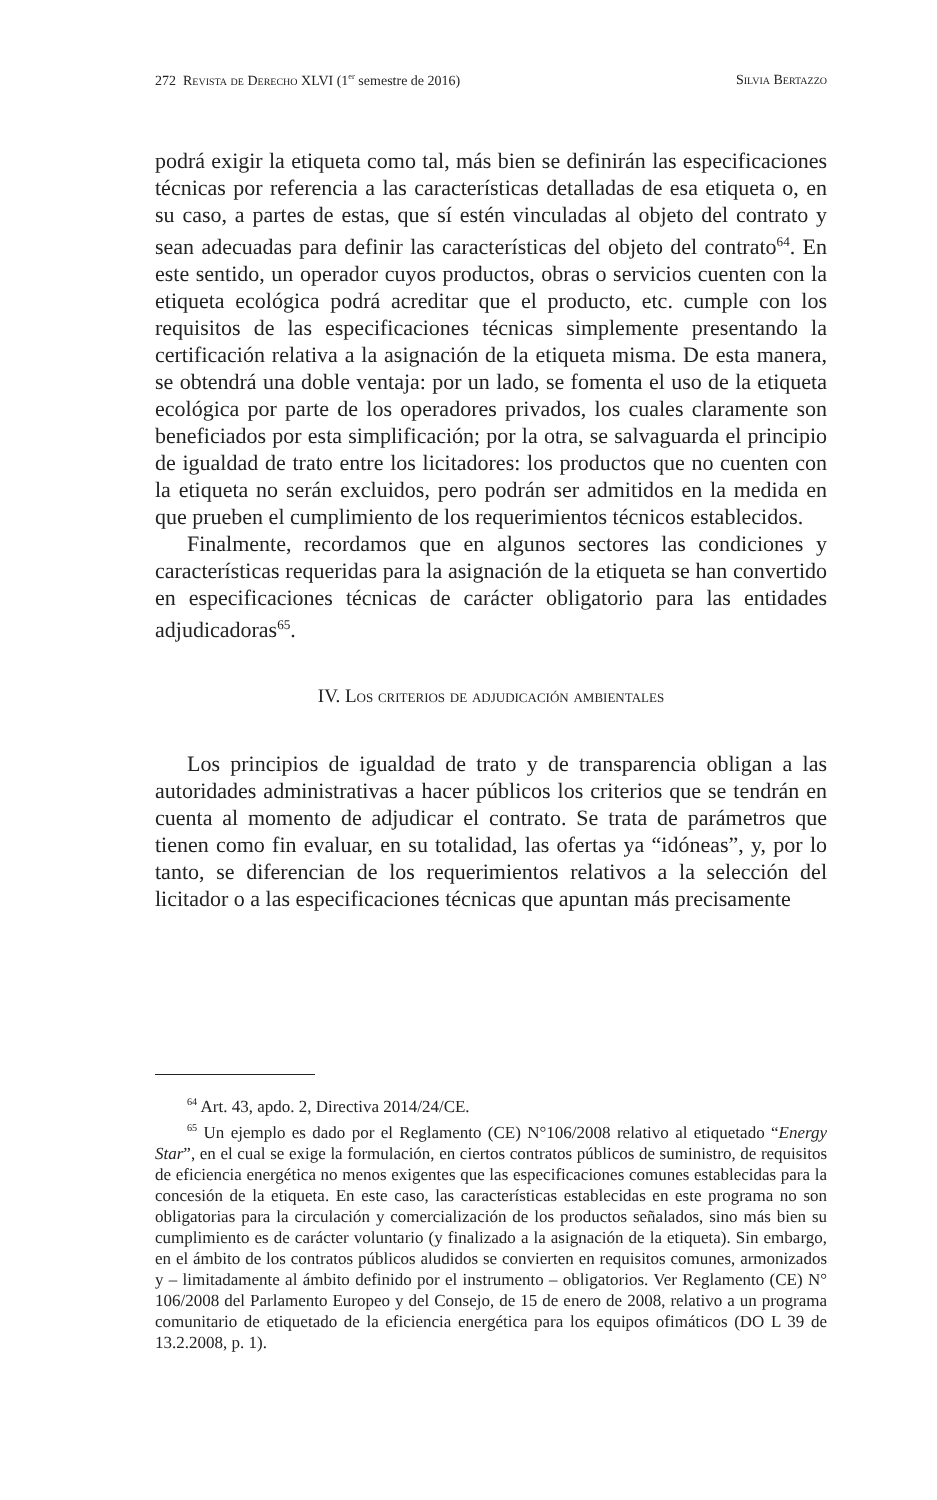272 Revista de Derecho XLVI (1<sup>er</sup> semestre de 2016) Silvia Bertazzo
podrá exigir la etiqueta como tal, más bien se definirán las especificaciones técnicas por referencia a las características detalladas de esa etiqueta o, en su caso, a partes de estas, que sí estén vinculadas al objeto del contrato y sean adecuadas para definir las características del objeto del contrato<sup>64</sup>. En este sentido, un operador cuyos productos, obras o servicios cuenten con la etiqueta ecológica podrá acreditar que el producto, etc. cumple con los requisitos de las especificaciones técnicas simplemente presentando la certificación relativa a la asignación de la etiqueta misma. De esta manera, se obtendrá una doble ventaja: por un lado, se fomenta el uso de la etiqueta ecológica por parte de los operadores privados, los cuales claramente son beneficiados por esta simplificación; por la otra, se salvaguarda el principio de igualdad de trato entre los licitadores: los productos que no cuenten con la etiqueta no serán excluidos, pero podrán ser admitidos en la medida en que prueben el cumplimiento de los requerimientos técnicos establecidos.
Finalmente, recordamos que en algunos sectores las condiciones y características requeridas para la asignación de la etiqueta se han convertido en especificaciones técnicas de carácter obligatorio para las entidades adjudicadoras<sup>65</sup>.
IV. Los criterios de adjudicación ambientales
Los principios de igualdad de trato y de transparencia obligan a las autoridades administrativas a hacer públicos los criterios que se tendrán en cuenta al momento de adjudicar el contrato. Se trata de parámetros que tienen como fin evaluar, en su totalidad, las ofertas ya “idóneas”, y, por lo tanto, se diferencian de los requerimientos relativos a la selección del licitador o a las especificaciones técnicas que apuntan más precisamente
<sup>64</sup> Art. 43, apdo. 2, Directiva 2014/24/CE.
<sup>65</sup> Un ejemplo es dado por el Reglamento (CE) N°106/2008 relativo al etiquetado “Energy Star”, en el cual se exige la formulación, en ciertos contratos públicos de suministro, de requisitos de eficiencia energética no menos exigentes que las especificaciones comunes establecidas para la concesión de la etiqueta. En este caso, las características establecidas en este programa no son obligatorias para la circulación y comercialización de los productos señalados, sino más bien su cumplimiento es de carácter voluntario (y finalizado a la asignación de la etiqueta). Sin embargo, en el ámbito de los contratos públicos aludidos se convierten en requisitos comunes, armonizados y – limitadamente al ámbito definido por el instrumento – obligatorios. Ver Reglamento (CE) N° 106/2008 del Parlamento Europeo y del Consejo, de 15 de enero de 2008, relativo a un programa comunitario de etiquetado de la eficiencia energética para los equipos ofimáticos (DO L 39 de 13.2.2008, p. 1).